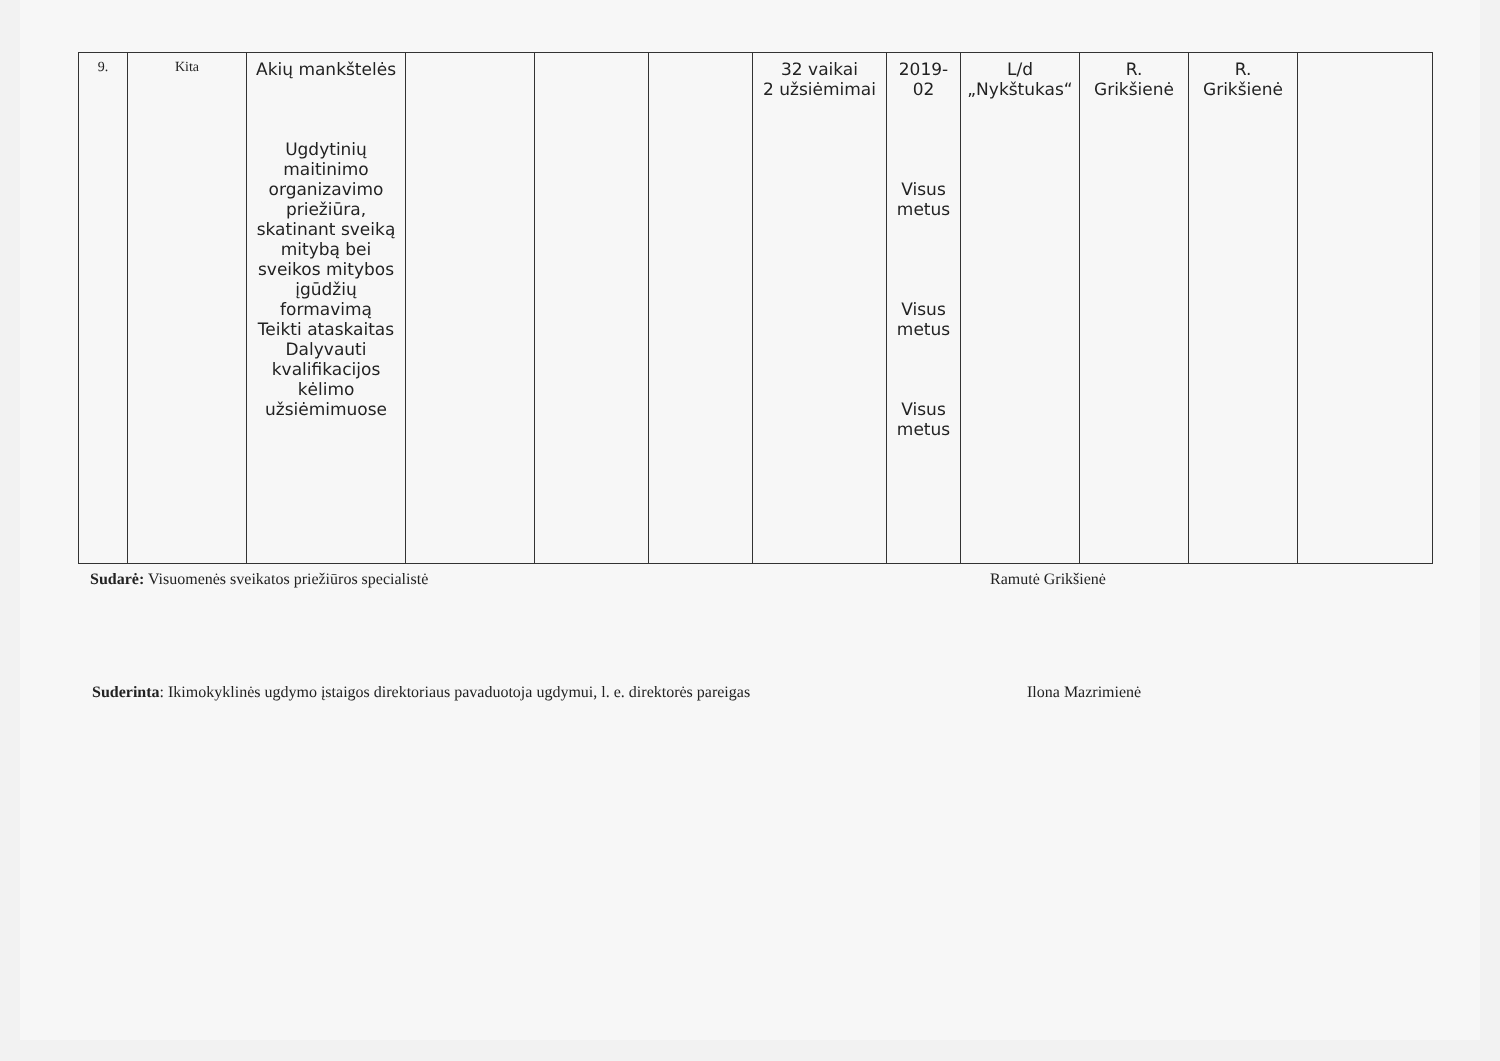| 9. | Kita | Akių mankštelės Ugdytinių maitinimo organizavimo priežiūra, skatinant sveiką mitybą bei sveikos mitybos įgūdžių formavimą Teikti ataskaitas Dalyvauti kvalifikacijos kėlimo užsiėmimuose | | | | 32 vaikai 2 užsiėmimai | 2019-02 Visus metus Visus metus Visus metus | L/d „Nykštukas“ | R. Grikšienė | R. Grikšienė | |
Sudarė: Visuomenės sveikatos priežiūros specialistė Ramutė Grikšienė
Suderinta: Ikimokyklinės ugdymo įstaigos direktoriaus pavaduotoja ugdymui, l. e. direktorės pareigas
Ilona Mazrimienė